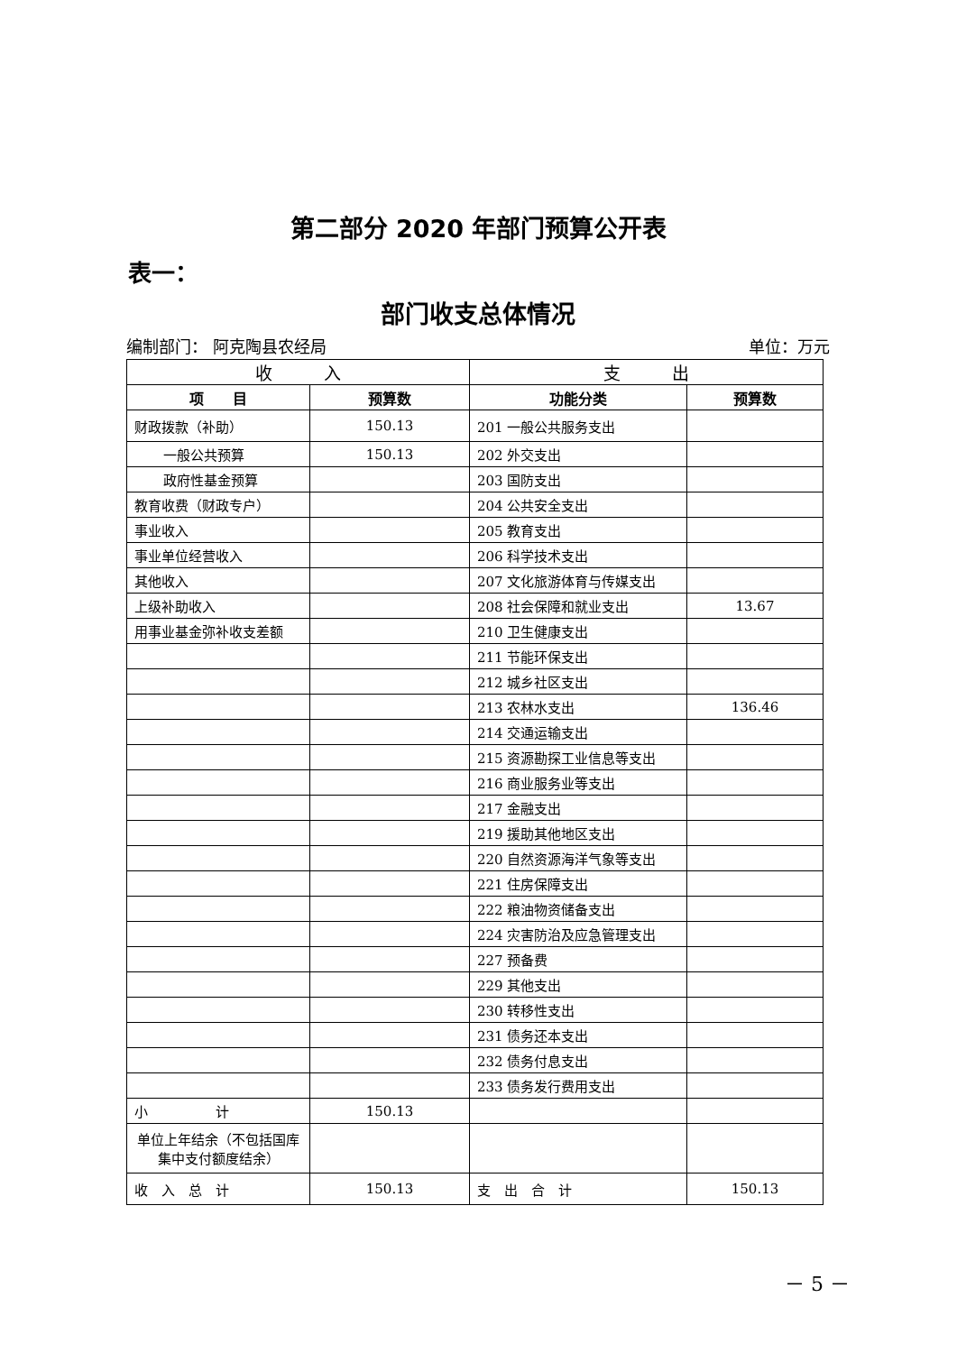第二部分 2020 年部门预算公开表
表一：
部门收支总体情况
编制部门： 阿克陶县农经局 单位：万元
| 收 入 | | 支 出 | |
| --- | --- | --- | --- |
| 项 目 | 预算数 | 功能分类 | 预算数 |
| 财政拨款（补助） | 150.13 | 201 一般公共服务支出 | |
| 一般公共预算 | 150.13 | 202 外交支出 | |
| 政府性基金预算 | | 203 国防支出 | |
| 教育收费（财政专户） | | 204 公共安全支出 | |
| 事业收入 | | 205 教育支出 | |
| 事业单位经营收入 | | 206 科学技术支出 | |
| 其他收入 | | 207 文化旅游体育与传媒支出 | |
| 上级补助收入 | | 208 社会保障和就业支出 | 13.67 |
| 用事业基金弥补收支差额 | | 210 卫生健康支出 | |
| | | 211 节能环保支出 | |
| | | 212 城乡社区支出 | |
| | | 213 农林水支出 | 136.46 |
| | | 214 交通运输支出 | |
| | | 215 资源勘探工业信息等支出 | |
| | | 216 商业服务业等支出 | |
| | | 217 金融支出 | |
| | | 219 援助其他地区支出 | |
| | | 220 自然资源海洋气象等支出 | |
| | | 221 住房保障支出 | |
| | | 222 粮油物资储备支出 | |
| | | 224 灾害防治及应急管理支出 | |
| | | 227 预备费 | |
| | | 229 其他支出 | |
| | | 230 转移性支出 | |
| | | 231 债务还本支出 | |
| | | 232 债务付息支出 | |
| | | 233 债务发行费用支出 | |
| 小 计 | 150.13 | | |
| 单位上年结余（不包括国库集中支付额度结余） | | | |
| 收 入 总 计 | 150.13 | 支 出 合 计 | 150.13 |
－ 5 －